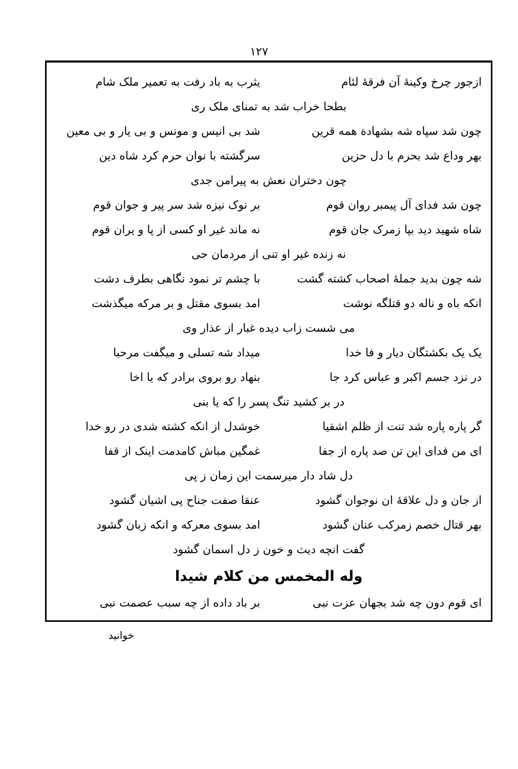۱۲۷
ازجور چرخ وکینهٔ آن فرقهٔ لئام یثرب به باد رفت به تعمیر ملک شام
بطحا خراب شد به تمنای ملک ری
چون شد سپاه شه بشهادة همه قرین شد بی انیس و مونس و بی یار و بی معین
بهر وداع شد بحرم با دل حزین سرگشته با نوان حرم کرد شاه دین
چون دختران نعش به پیرامن جدی
چون شد فدای آل پیمبر روان قوم بر نوک نیزه شد سر پیر و جوان قوم
شاه شهید دید بپا زمرک جان قوم نه ماند غیر او کسی از پا و یران قوم
نه زنده غیر او تنی از مردمان حی
شه چون بدید جملهٔ اصحاب کشته گشت با چشم تر نمود نگاهی بطرف دشت
انکه باه و ناله دو قتلگه نوشت امد بسوی مقتل و بر مرکه میگذشت
می شست زاب دیده غبار از عذار وی
یک یک بکشتگان دیار و فا خدا میداد شه تسلی و میگفت مرحبا
در نزد جسم اکبر و عباس کرد جا بنهاد رو بروی برادر که یا اخا
در بر کشید تنگ پسر را که یا بنی
گر پاره پاره شد تنت از ظلم اشقیا خوشدل از انکه کشته شدی در رو خدا
ای من فدای این تن صد پاره از جفا غمگین مباش کامدمت اینک از قفا
دل شاد دار میرسمت این زمان ز پی
از جان و دل علاقهٔ ان نوجوان گشود عنقا صفت جناح پی اشیان گشود
بهر قتال خصم زمرکب عنان گشود امد بسوی معرکه و انکه زبان گشود
گفت انچه دیث و خون ز دل اسمان گشود
وله المخمس من کلام شیدا
ای قوم دون چه شد بجهان عزت نبی بر باد داده از چه سبب عصمت نبی
خوانید